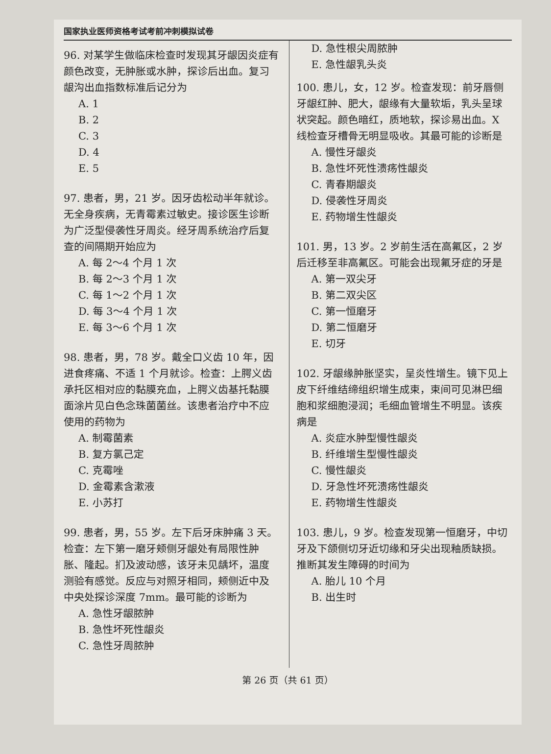国家执业医师资格考试考前冲刺模拟试卷
96. 对某学生做临床检查时发现其牙龈因炎症有颜色改变，无肿胀或水肿，探诊后出血。复习龈沟出血指数标准后记分为
A. 1
B. 2
C. 3
D. 4
E. 5
97. 患者，男，21 岁。因牙齿松动半年就诊。无全身疾病，无青霉素过敏史。接诊医生诊断为广泛型侵袭性牙周炎。经牙周系统治疗后复查的间隔期开始应为
A. 每 2～4 个月 1 次
B. 每 2～3 个月 1 次
C. 每 1～2 个月 1 次
D. 每 3～4 个月 1 次
E. 每 3～6 个月 1 次
98. 患者，男，78 岁。戴全口义齿 10 年，因进食疼痛、不适 1 个月就诊。检查：上腭义齿承托区相对应的黏膜充血，上腭义齿基托黏膜面涂片见白色念珠菌菌丝。该患者治疗中不应使用的药物为
A. 制霉菌素
B. 复方氯己定
C. 克霉唑
D. 金霉素含漱液
E. 小苏打
99. 患者，男，55 岁。左下后牙床肿痛 3 天。检查：左下第一磨牙颊侧牙龈处有局限性肿胀、隆起。扪及波动感，该牙未见龋坏，温度测验有感觉。反应与对照牙相同，颊侧近中及中央处探诊深度 7mm。最可能的诊断为
A. 急性牙龈脓肿
B. 急性坏死性龈炎
C. 急性牙周脓肿
D. 急性根尖周脓肿
E. 急性龈乳头炎
100. 患儿，女，12 岁。检查发现：前牙唇侧牙龈红肿、肥大，龈缘有大量软垢，乳头呈球状突起。颜色暗红，质地软，探诊易出血。X 线检查牙槽骨无明显吸收。其最可能的诊断是
A. 慢性牙龈炎
B. 急性坏死性溃疡性龈炎
C. 青春期龈炎
D. 侵袭性牙周炎
E. 药物增生性龈炎
101. 男，13 岁。2 岁前生活在高氟区，2 岁后迁移至非高氟区。可能会出现氟牙症的牙是
A. 第一双尖牙
B. 第二双尖区
C. 第一恒磨牙
D. 第二恒磨牙
E. 切牙
102. 牙龈缘肿胀坚实，呈炎性增生。镜下见上皮下纤维结缔组织增生成束，束间可见淋巴细胞和浆细胞浸润；毛细血管增生不明显。该疾病是
A. 炎症水肿型慢性龈炎
B. 纤维增生型慢性龈炎
C. 慢性龈炎
D. 牙急性坏死溃疡性龈炎
E. 药物增生性龈炎
103. 患儿，9 岁。检查发现第一恒磨牙，中切牙及下颌侧切牙近切缘和牙尖出现釉质缺损。推断其发生障碍的时间为
A. 胎儿 10 个月
B. 出生时
第 26 页（共 61 页）